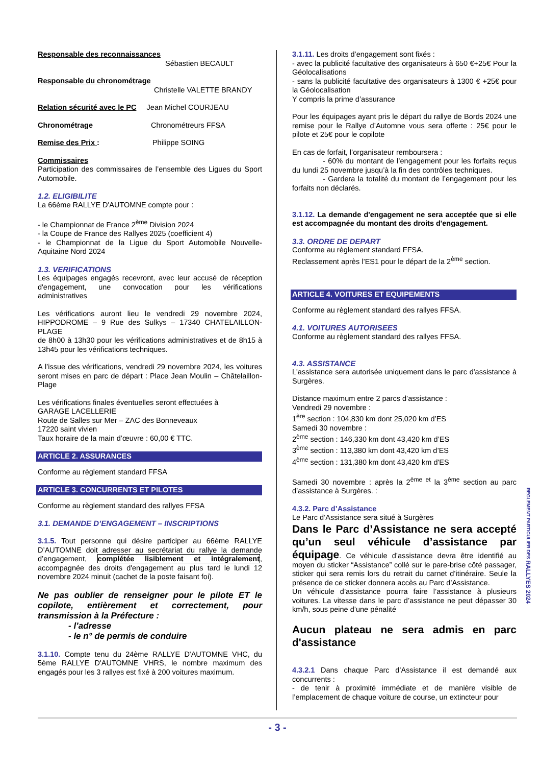Responsable des reconnaissances
Sébastien BECAULT
Responsable du chronométrage
Christelle VALETTE BRANDY
Relation sécurité avec le PC Jean Michel COURJEAU
Chronométrage Chronométreurs FFSA
Remise des Prix : Philippe SOING
Commissaires
Participation des commissaires de l’ensemble des Ligues du Sport Automobile.
1.2. ELIGIBILITE
La 66ème RALLYE D'AUTOMNE compte pour :
- le Championnat de France 2<sup>ème</sup> Division 2024
- la Coupe de France des Rallyes 2025 (coefficient 4)
- le Championnat de la Ligue du Sport Automobile Nouvelle-Aquitaine Nord 2024
1.3. VERIFICATIONS
Les équipages engagés recevront, avec leur accusé de réception d'engagement, une convocation pour les vérifications administratives
Les vérifications auront lieu le vendredi 29 novembre 2024, HIPPODROME – 9 Rue des Sulkys – 17340 CHATELAILLON-PLAGE
de 8h00 à 13h30 pour les vérifications administratives et de 8h15 à 13h45 pour les vérifications techniques.
A l’issue des vérifications, vendredi 29 novembre 2024, les voitures seront mises en parc de départ : Place Jean Moulin – Châtelaillon-Plage
Les vérifications finales éventuelles seront effectuées à
GARAGE LACELLERIE
Route de Salles sur Mer – ZAC des Bonneveaux
17220 saint vivien
Taux horaire de la main d’œuvre : 60,00 € TTC.
ARTICLE 2. ASSURANCES
Conforme au règlement standard FFSA
ARTICLE 3. CONCURRENTS ET PILOTES
Conforme au règlement standard des rallyes FFSA
3.1. DEMANDE D’ENGAGEMENT – INSCRIPTIONS
3.1.5. Tout personne qui désire participer au 66ème RALLYE D’AUTOMNE doit adresser au secrétariat du rallye la demande d’engagement, complétée lisiblement et intégralement, accompagnée des droits d'engagement au plus tard le lundi 12 novembre 2024 minuit (cachet de la poste faisant foi).
Ne pas oublier de renseigner pour le pilote ET le copilote, entièrement et correctement, pour transmission à la Préfecture :
- l’adresse
- le n° de permis de conduire
3.1.10. Compte tenu du 24ème RALLYE D'AUTOMNE VHC, du 5ème RALLYE D'AUTOMNE VHRS, le nombre maximum des engagés pour les 3 rallyes est fixé à 200 voitures maximum.
3.1.11. Les droits d’engagement sont fixés :
- avec la publicité facultative des organisateurs à 650 €+25€ Pour la Géolocalisations
- sans la publicité facultative des organisateurs à 1300 € +25€ pour la Géolocalisation
Y compris la prime d’assurance
Pour les équipages ayant pris le départ du rallye de Bords 2024 une remise pour le Rallye d’Automne vous sera offerte : 25€ pour le pilote et 25€ pour le copilote
En cas de forfait, l’organisateur remboursera :
- 60% du montant de l’engagement pour les forfaits reçus du lundi 25 novembre jusqu’à la fin des contrôles techniques.
- Gardera la totalité du montant de l’engagement pour les forfaits non déclarés.
3.1.12. La demande d'engagement ne sera acceptée que si elle est accompagnée du montant des droits d'engagement.
3.3. ORDRE DE DEPART
Conforme au règlement standard FFSA.
Reclassement après l’ES1 pour le départ de la 2<sup>ème</sup> section.
ARTICLE 4. VOITURES ET EQUIPEMENTS
Conforme au règlement standard des rallyes FFSA.
4.1. VOITURES AUTORISEES
Conforme au règlement standard des rallyes FFSA.
4.3. ASSISTANCE
L'assistance sera autorisée uniquement dans le parc d'assistance à Surgères.
Distance maximum entre 2 parcs d’assistance :
Vendredi 29 novembre :
1<sup>ère</sup> section : 104,830 km dont 25,020 km d’ES
Samedi 30 novembre :
2<sup>ème</sup> section : 146,330 km dont 43,420 km d’ES
3<sup>ème</sup> section : 113,380 km dont 43,420 km d’ES
4<sup>ème</sup> section : 131,380 km dont 43,420 km d'ES
Samedi 30 novembre : après la 2<sup>ème et</sup> la 3<sup>ème</sup> section au parc d’assistance à Surgères. :
4.3.2. Parc d’Assistance
Le Parc d’Assistance sera situé à Surgères
Dans le Parc d’Assistance ne sera accepté qu’un seul véhicule d’assistance par équipage. Ce véhicule d’assistance devra être identifié au moyen du sticker “Assistance” collé sur le pare-brise côté passager, sticker qui sera remis lors du retrait du carnet d’itinéraire. Seule la présence de ce sticker donnera accès au Parc d’Assistance.
Un véhicule d’assistance pourra faire l’assistance à plusieurs voitures. La vitesse dans le parc d’assistance ne peut dépasser 30 km/h, sous peine d’une pénalité
Aucun plateau ne sera admis en parc d'assistance
4.3.2.1 Dans chaque Parc d’Assistance il est demandé aux concurrents :
- de tenir à proximité immédiate et de manière visible de l’emplacement de chaque voiture de course, un extincteur pour
REGLEMENT PARTICULIER DES RALLYES 2024
- 3 -